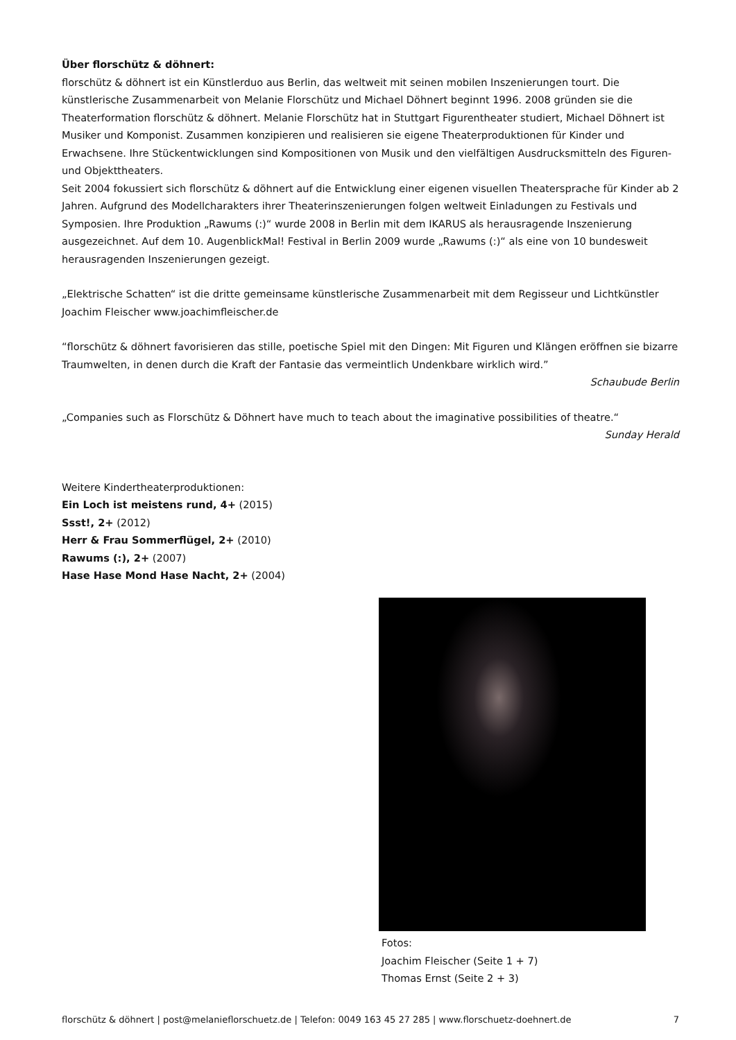Über florschütz & döhnert:
florschütz & döhnert ist ein Künstlerduo aus Berlin, das weltweit mit seinen mobilen Inszenierungen tourt. Die künstlerische Zusammenarbeit von Melanie Florschütz und Michael Döhnert beginnt 1996. 2008 gründen sie die Theaterformation florschütz & döhnert. Melanie Florschütz hat in Stuttgart Figurentheater studiert, Michael Döhnert ist Musiker und Komponist. Zusammen konzipieren und realisieren sie eigene Theaterproduktionen für Kinder und Erwachsene. Ihre Stückentwicklungen sind Kompositionen von Musik und den vielfältigen Ausdrucksmitteln des Figuren- und Objekttheaters.
Seit 2004 fokussiert sich florschütz & döhnert auf die Entwicklung einer eigenen visuellen Theatersprache für Kinder ab 2 Jahren. Aufgrund des Modellcharakters ihrer Theaterinszenierungen folgen weltweit Einladungen zu Festivals und Symposien. Ihre Produktion „Rawums (:)“ wurde 2008 in Berlin mit dem IKARUS als herausragende Inszenierung ausgezeichnet. Auf dem 10. AugenblickMal! Festival in Berlin 2009 wurde „Rawums (:)“ als eine von 10 bundesweit herausragenden Inszenierungen gezeigt.
„Elektrische Schatten“ ist die dritte gemeinsame künstlerische Zusammenarbeit mit dem Regisseur und Lichtkünstler Joachim Fleischer www.joachimfleischer.de
“florschütz & döhnert favorisieren das stille, poetische Spiel mit den Dingen: Mit Figuren und Klängen eröffnen sie bizarre Traumwelten, in denen durch die Kraft der Fantasie das vermeintlich Undenkbare wirklich wird.”
Schaubude Berlin
„Companies such as Florschütz & Döhnert have much to teach about the imaginative possibilities of theatre.“
Sunday Herald
Weitere Kindertheaterproduktionen:
Ein Loch ist meistens rund, 4+ (2015)
Ssst!, 2+ (2012)
Herr & Frau Sommerflügel, 2+ (2010)
Rawums (:), 2+ (2007)
Hase Hase Mond Hase Nacht, 2+ (2004)
Fotos:
Joachim Fleischer (Seite 1 + 7)
Thomas Ernst (Seite 2 + 3)
florschütz & döhnert | post@melanieflorschuetz.de | Telefon: 0049 163 45 27 285 | www.florschuetz-doehnert.de 7